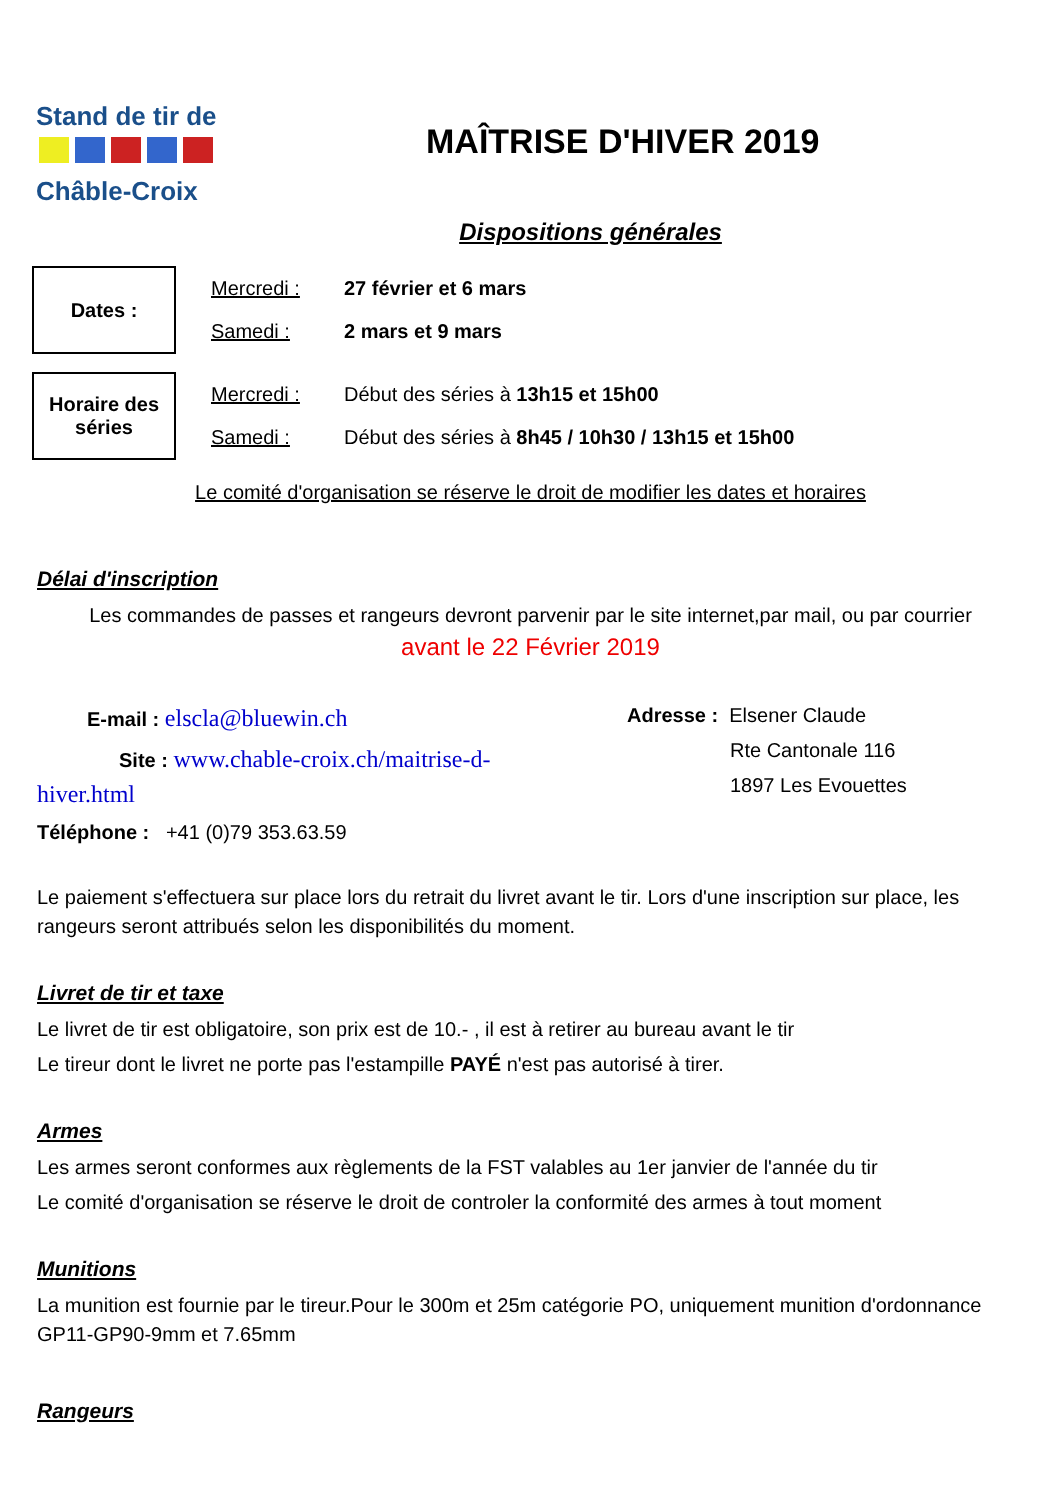Stand de tir de
Châble-Croix
MAÎTRISE D'HIVER 2019
Dispositions générales
Dates :
Mercredi : 27 février et 6 mars
Samedi : 2 mars et 9 mars
Horaire des séries
Mercredi : Début des séries à 13h15 et 15h00
Samedi : Début des séries à 8h45 / 10h30 / 13h15 et 15h00
Le comité d'organisation se réserve le droit de modifier les dates et horaires
Délai d'inscription
Les commandes de passes et rangeurs devront parvenir par le site internet,par mail, ou par courrier
avant le 22 Février 2019
E-mail : elscla@bluewin.ch
Site : www.chable-croix.ch/maitrise-d-hiver.html
Téléphone : +41 (0)79 353.63.59
Adresse : Elsener Claude
Rte Cantonale 116
1897 Les Evouettes
Le paiement s'effectuera sur place lors du retrait du livret avant le tir. Lors d'une inscription sur place, les rangeurs seront attribués selon les disponibilités du moment.
Livret de tir et taxe
Le livret de tir est obligatoire, son prix est de 10.- , il est à retirer au bureau avant le tir
Le tireur dont le livret ne porte pas l'estampille PAYÉ n'est pas autorisé à tirer.
Armes
Les armes seront conformes aux règlements de la FST valables au 1er janvier de l'année du tir
Le comité d'organisation se réserve le droit de controler la conformité des armes à tout moment
Munitions
La munition est fournie par le tireur.Pour le 300m et 25m catégorie PO, uniquement munition d'ordonnance GP11-GP90-9mm et 7.65mm
Rangeurs